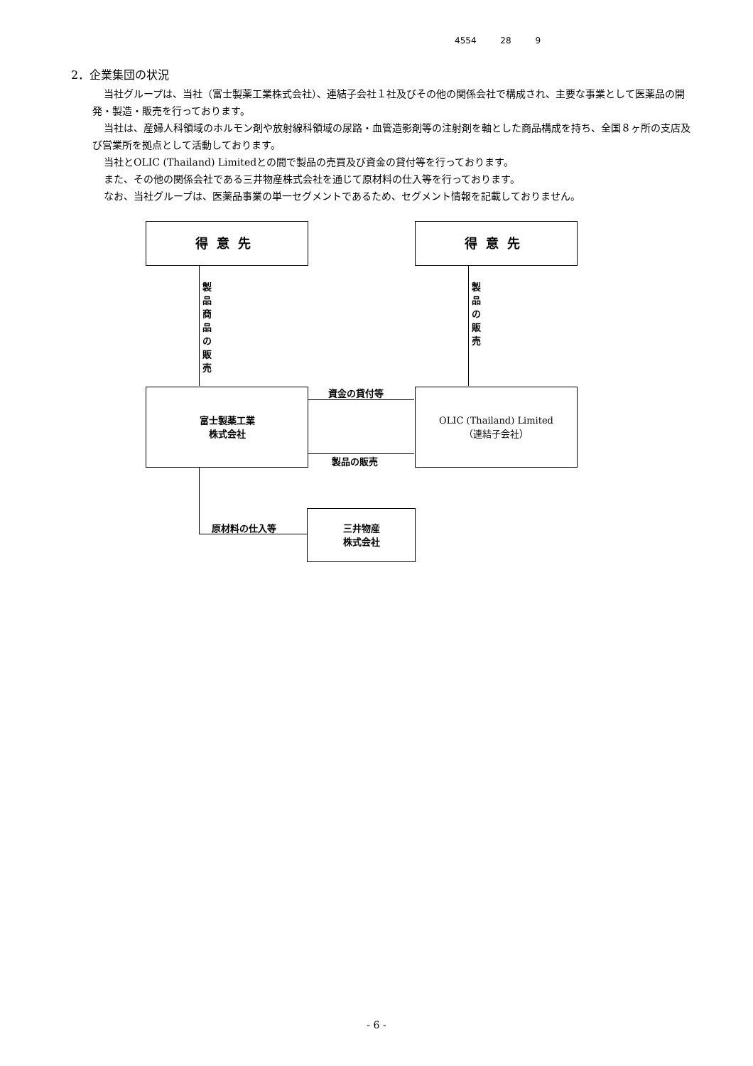4554 28 9
2．企業集団の状況
当社グループは、当社（富士製薬工業株式会社）、連結子会社１社及びその他の関係会社で構成され、主要な事業として医薬品の開発・製造・販売を行っております。
当社は、産婦人科領域のホルモン剤や放射線科領域の尿路・血管造影剤等の注射剤を軸とした商品構成を持ち、全国８ヶ所の支店及び営業所を拠点として活動しております。
当社とOLIC (Thailand) Limitedとの間で製品の売買及び資金の貸付等を行っております。
また、その他の関係会社である三井物産株式会社を通じて原材料の仕入等を行っております。
なお、当社グループは、医薬品事業の単一セグメントであるため、セグメント情報を記載しておりません。
得意先 得意先
製
品
商
品
の
販
売
製
品
の
販
売
富士製薬工業
株式会社
OLIC (Thailand) Limited
（連結子会社）
資金の貸付等
製品の販売
原材料の仕入等
三井物産
株式会社
- 6 -